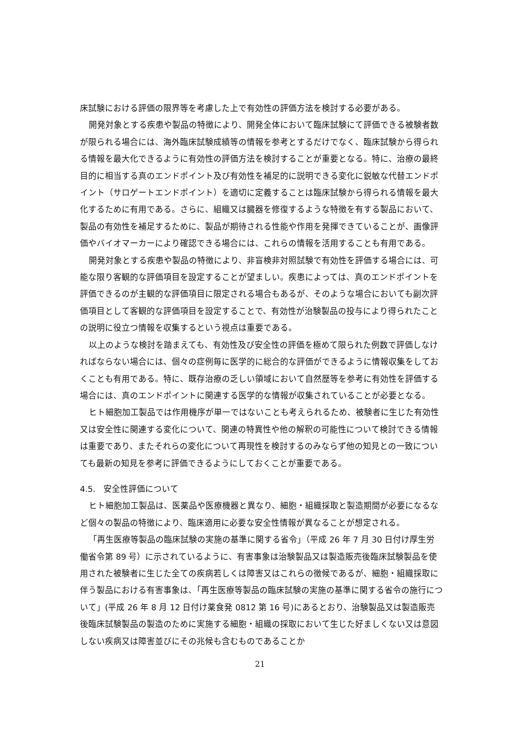床試験における評価の限界等を考慮した上で有効性の評価方法を検討する必要がある。
開発対象とする疾患や製品の特徴により、開発全体において臨床試験にて評価できる被験者数が限られる場合には、海外臨床試験成績等の情報を参考とするだけでなく、臨床試験から得られる情報を最大化できるように有効性の評価方法を検討することが重要となる。特に、治療の最終目的に相当する真のエンドポイント及び有効性を補足的に説明できる変化に鋭敏な代替エンドポイント（サロゲートエンドポイント）を適切に定義することは臨床試験から得られる情報を最大化するために有用である。さらに、組織又は臓器を修復するような特徴を有する製品において、製品の有効性を補足するために、製品が期待される性能や作用を発揮できていることが、画像評価やバイオマーカーにより確認できる場合には、これらの情報を活用することも有用である。
開発対象とする疾患や製品の特徴により、非盲検非対照試験で有効性を評価する場合には、可能な限り客観的な評価項目を設定することが望ましい。疾患によっては、真のエンドポイントを評価できるのが主観的な評価項目に限定される場合もあるが、そのような場合においても副次評価項目として客観的な評価項目を設定することで、有効性が治験製品の投与により得られたことの説明に役立つ情報を収集するという視点は重要である。
以上のような検討を踏まえても、有効性及び安全性の評価を極めて限られた例数で評価しなければならない場合には、個々の症例毎に医学的に総合的な評価ができるように情報収集をしておくことも有用である。特に、既存治療の乏しい領域において自然歴等を参考に有効性を評価する場合には、真のエンドポイントに関連する医学的な情報が収集されていることが必要となる。
ヒト細胞加工製品では作用機序が単一ではないことも考えられるため、被験者に生じた有効性又は安全性に関連する変化について、関連の特異性や他の解釈の可能性について検討できる情報は重要であり、またそれらの変化について再現性を検討するのみならず他の知見との一致についても最新の知見を参考に評価できるようにしておくことが重要である。
4.5.　安全性評価について
ヒト細胞加工製品は、医薬品や医療機器と異なり、細胞・組織採取と製造期間が必要になるなど個々の製品の特徴により、臨床適用に必要な安全性情報が異なることが想定される。
「再生医療等製品の臨床試験の実施の基準に関する省令」（平成 26 年 7 月 30 日付け厚生労働省令第 89 号）に示されているように、有害事象は治験製品又は製造販売後臨床試験製品を使用された被験者に生じた全ての疾病若しくは障害又はこれらの徴候であるが、細胞・組織採取に伴う製品における有害事象は、「再生医療等製品の臨床試験の実施の基準に関する省令の施行について」(平成 26 年 8 月 12 日付け薬食発 0812 第 16 号)にあるとおり、治験製品又は製造販売後臨床試験製品の製造のために実施する細胞・組織の採取において生じた好ましくない又は意図しない疾病又は障害並びにその兆候も含むものであることか
21